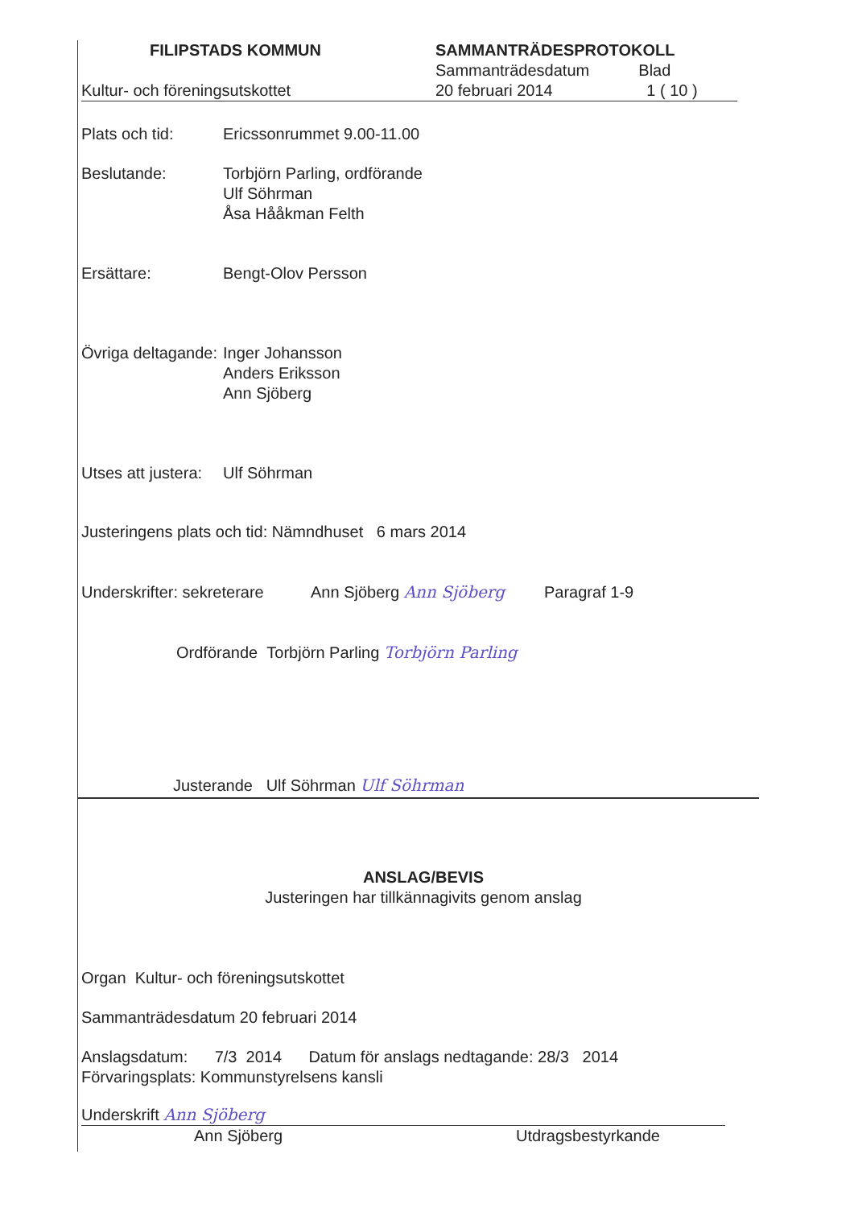FILIPSTADS KOMMUN
Kultur- och föreningsutskottet
SAMMANTRÄDESPROTOKOLL
Sammanträdesdatum Blad
20 februari 2014 1 ( 10 )
Plats och tid: Ericssonrummet 9.00-11.00
Beslutande: Torbjörn Parling, ordförande
Ulf Söhrman
Åsa Hååkman Felth
Ersättare: Bengt-Olov Persson
Övriga deltagande:
Inger Johansson
Anders Eriksson
Ann Sjöberg
Utses att justera:
Ulf Söhrman
Justeringens plats och tid: Nämndhuset 6 mars 2014
Underskrifter: sekreterare
Ann Sjöberg Ann Sjöberg Paragraf 1-9
Ordförande Torbjörn Parling Torbjörn Parling
Justerande Ulf Söhrman Ulf Söhrman
ANSLAG/BEVIS
Justeringen har tillkännagivits genom anslag
Organ Kultur- och föreningsutskottet
Sammanträdesdatum 20 februari 2014
Anslagsdatum: 7/3 2014 Datum för anslags nedtagande: 28/3 2014
Förvaringsplats: Kommunstyrelsens kansli
Underskrift Ann Sjöberg
Ann Sjöberg Utdragsbestyrkande